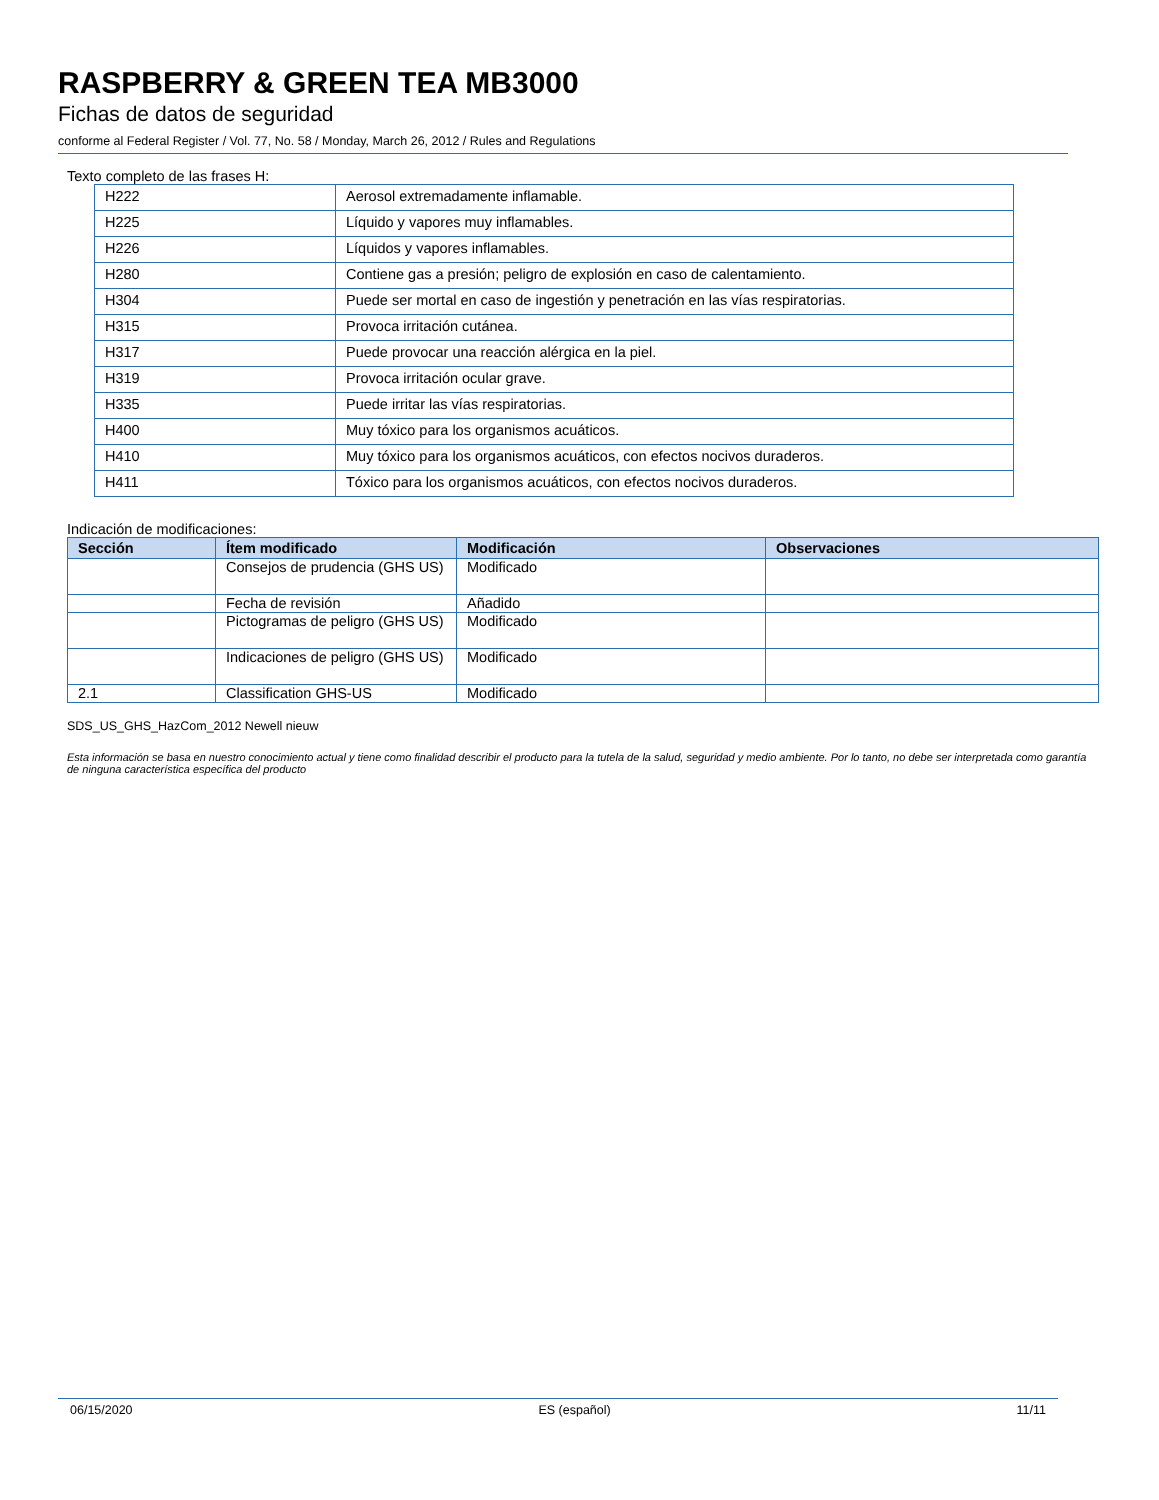RASPBERRY & GREEN TEA MB3000
Fichas de datos de seguridad
conforme al Federal Register / Vol. 77, No. 58 / Monday, March 26, 2012 / Rules and Regulations
Texto completo de las frases H:
| H222 | Aerosol extremadamente inflamable. |
| H225 | Líquido y vapores muy inflamables. |
| H226 | Líquidos y vapores inflamables. |
| H280 | Contiene gas a presión; peligro de explosión en caso de calentamiento. |
| H304 | Puede ser mortal en caso de ingestión y penetración en las vías respiratorias. |
| H315 | Provoca irritación cutánea. |
| H317 | Puede provocar una reacción alérgica en la piel. |
| H319 | Provoca irritación ocular grave. |
| H335 | Puede irritar las vías respiratorias. |
| H400 | Muy tóxico para los organismos acuáticos. |
| H410 | Muy tóxico para los organismos acuáticos, con efectos nocivos duraderos. |
| H411 | Tóxico para los organismos acuáticos, con efectos nocivos duraderos. |
Indicación de modificaciones:
| Sección | Ítem modificado | Modificación | Observaciones |
| --- | --- | --- | --- |
| | Consejos de prudencia (GHS US) | Modificado | |
| | Fecha de revisión | Añadido | |
| | Pictogramas de peligro (GHS US) | Modificado | |
| | Indicaciones de peligro (GHS US) | Modificado | |
| 2.1 | Classification GHS-US | Modificado | |
SDS_US_GHS_HazCom_2012 Newell nieuw
Esta información se basa en nuestro conocimiento actual y tiene como finalidad describir el producto para la tutela de la salud, seguridad y medio ambiente. Por lo tanto, no debe ser interpretada como garantía de ninguna característica específica del producto
06/15/2020 ES (español) 11/11